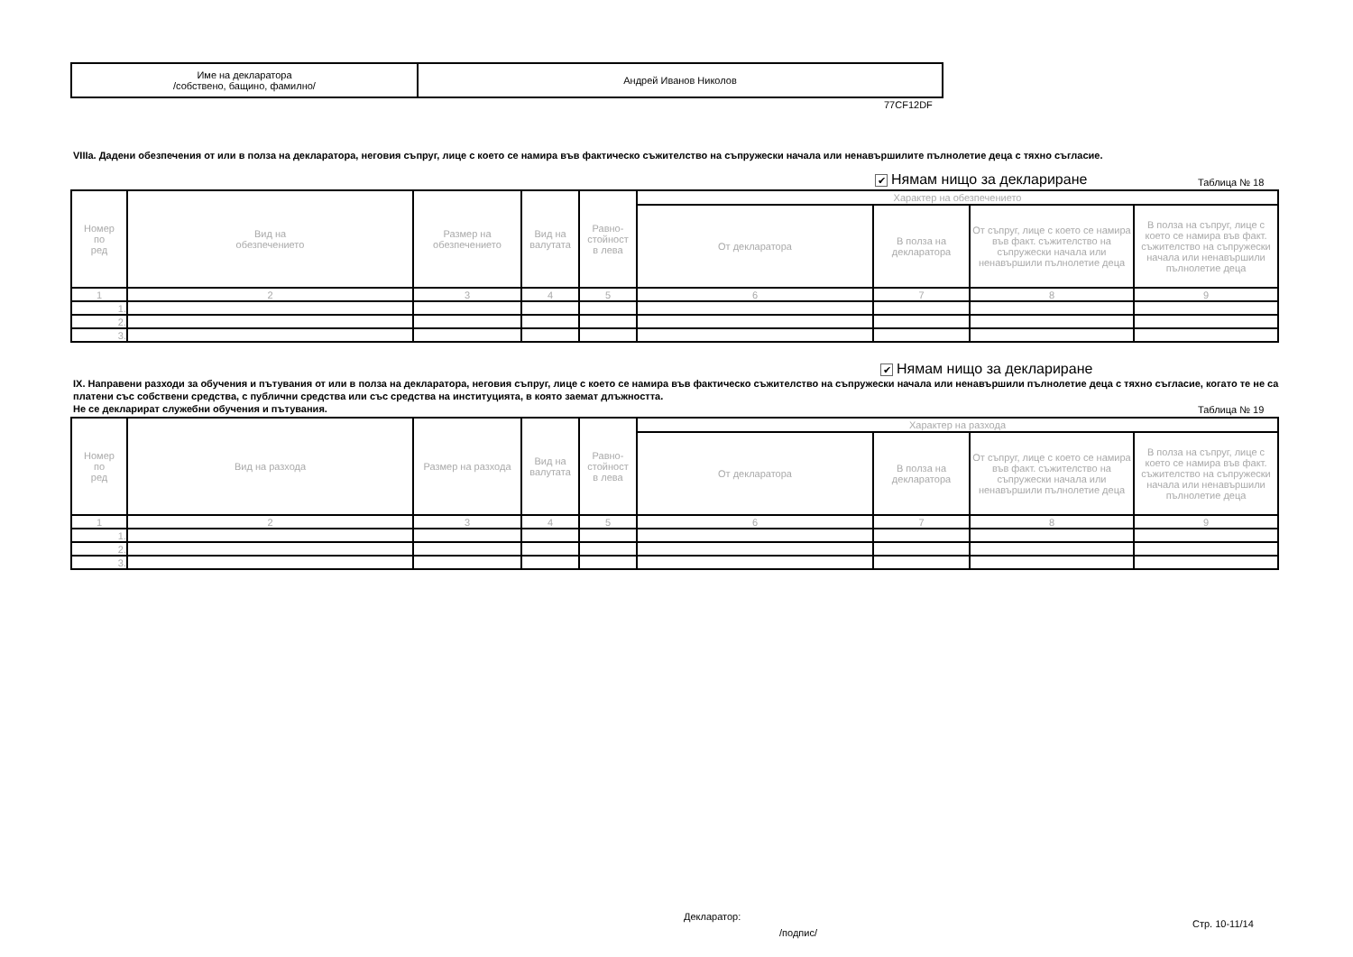| Име на декларатора /собствено, бащино, фамилно/ | Андрей Иванов Николов |
77CF12DF
VIIIa. Дадени обезпечения от или в полза на декларатора, неговия съпруг, лице с което се намира във фактическо съжителство на съпружески начала или ненавършилите пълнолетие деца с тяхно съгласие.
✔ Нямам нищо за деклариране Таблица № 18
| Номер по ред | Вид на обезпечението | Размер на обезпечението | Вид на валутата | Равно- стойност в лева | Характер на обезпечението | | | |
| --- | --- | --- | --- | --- | --- | --- | --- | --- |
| | | | | | От декларатора | В полза на декларатора | От съпруг, лице с което се намира във факт. съжителство на съпружески начала или ненавършили пълнолетие деца | В полза на съпруг, лице с което се намира във факт. съжителство на съпружески начала или ненавършили пълнолетие деца |
| 1 | 2 | 3 | 4 | 5 | 6 | 7 | 8 | 9 |
| 1. | | | | | | | | |
| 2. | | | | | | | | |
| 3. | | | | | | | | |
✔ Нямам нищо за деклариране
IX. Направени разходи за обучения и пътувания от или в полза на декларатора, неговия съпруг, лице с което се намира във фактическо съжителство на съпружески начала или ненавършили пълнолетие деца с тяхно съгласие, когато те не са платени със собствени средства, с публични средства или със средства на институцията, в която заемат длъжността.
Не се декларират служебни обучения и пътувания.
Таблица № 19
| Номер по ред | Вид на разхода | Размер на разхода | Вид на валутата | Равно- стойност в лева | Характер на разхода | | | |
| --- | --- | --- | --- | --- | --- | --- | --- | --- |
| | | | | | От декларатора | В полза на декларатора | От съпруг, лице с което се намира във факт. съжителство на съпружески начала или ненавършили пълнолетие деца | В полза на съпруг, лице с което се намира във факт. съжителство на съпружески начала или ненавършили пълнолетие деца |
| 1 | 2 | 3 | 4 | 5 | 6 | 7 | 8 | 9 |
| 1. | | | | | | | | |
| 2. | | | | | | | | |
| 3. | | | | | | | | |
Декларатор:
/подпис/
Стр. 10-11/14